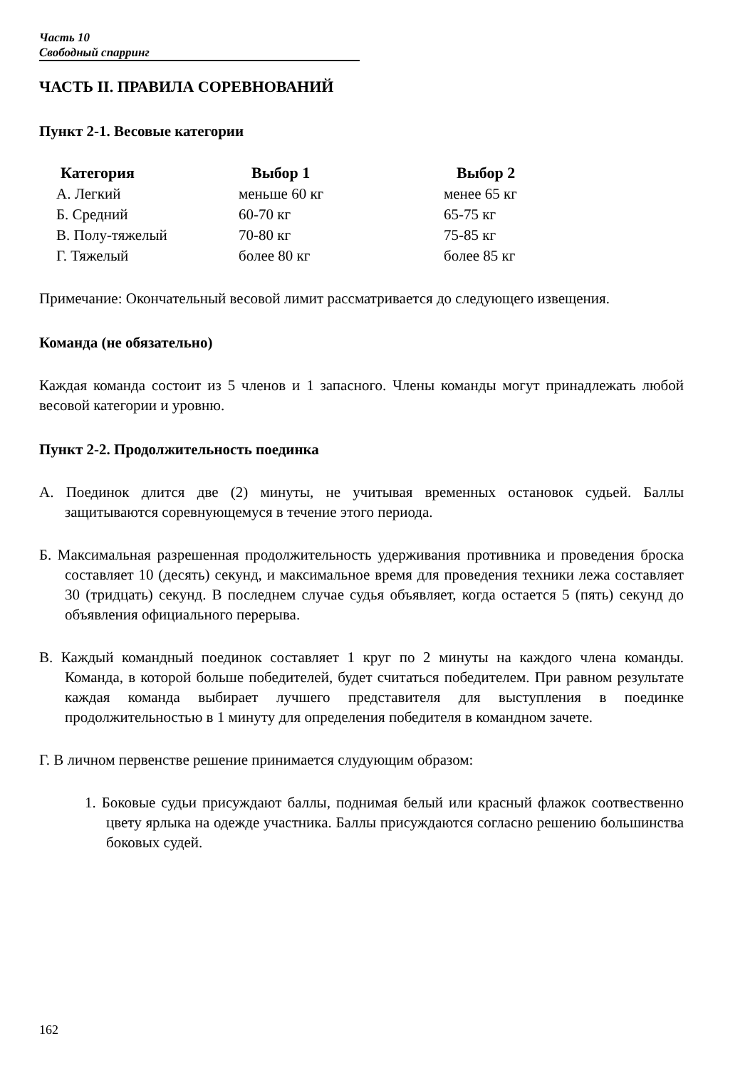Часть 10
Свободный спарринг
ЧАСТЬ II. ПРАВИЛА СОРЕВНОВАНИЙ
Пункт 2-1. Весовые категории
| Категория | Выбор 1 | Выбор 2 |
| --- | --- | --- |
| А. Легкий | меньше 60 кг | менее 65 кг |
| Б. Средний | 60-70 кг | 65-75 кг |
| В. Полу-тяжелый | 70-80 кг | 75-85 кг |
| Г. Тяжелый | более 80 кг | более 85 кг |
Примечание: Окончательный весовой лимит рассматривается до следующего извещения.
Команда (не обязательно)
Каждая команда состоит из 5 членов и 1 запасного. Члены команды могут принадлежать любой весовой категории и уровню.
Пункт 2-2. Продолжительность поединка
А. Поединок длится две (2) минуты, не учитывая временных остановок судьей. Баллы защитываются соревнующемуся в течение этого периода.
Б. Максимальная разрешенная продолжительность удерживания противника и проведения броска составляет 10 (десять) секунд, и максимальное время для проведения техники лежа составляет 30 (тридцать) секунд. В последнем случае судья объявляет, когда остается 5 (пять) секунд до объявления официального перерыва.
В. Каждый командный поединок составляет 1 круг по 2 минуты на каждого члена команды. Команда, в которой больше победителей, будет считаться победителем. При равном результате каждая команда выбирает лучшего представителя для выступления в поединке продолжительностью в 1 минуту для определения победителя в командном зачете.
Г. В личном первенстве решение принимается слудующим образом:
1. Боковые судьи присуждают баллы, поднимая белый или красный флажок соотвественно цвету ярлыка на одежде участника. Баллы присуждаются согласно решению большинства боковых судей.
162